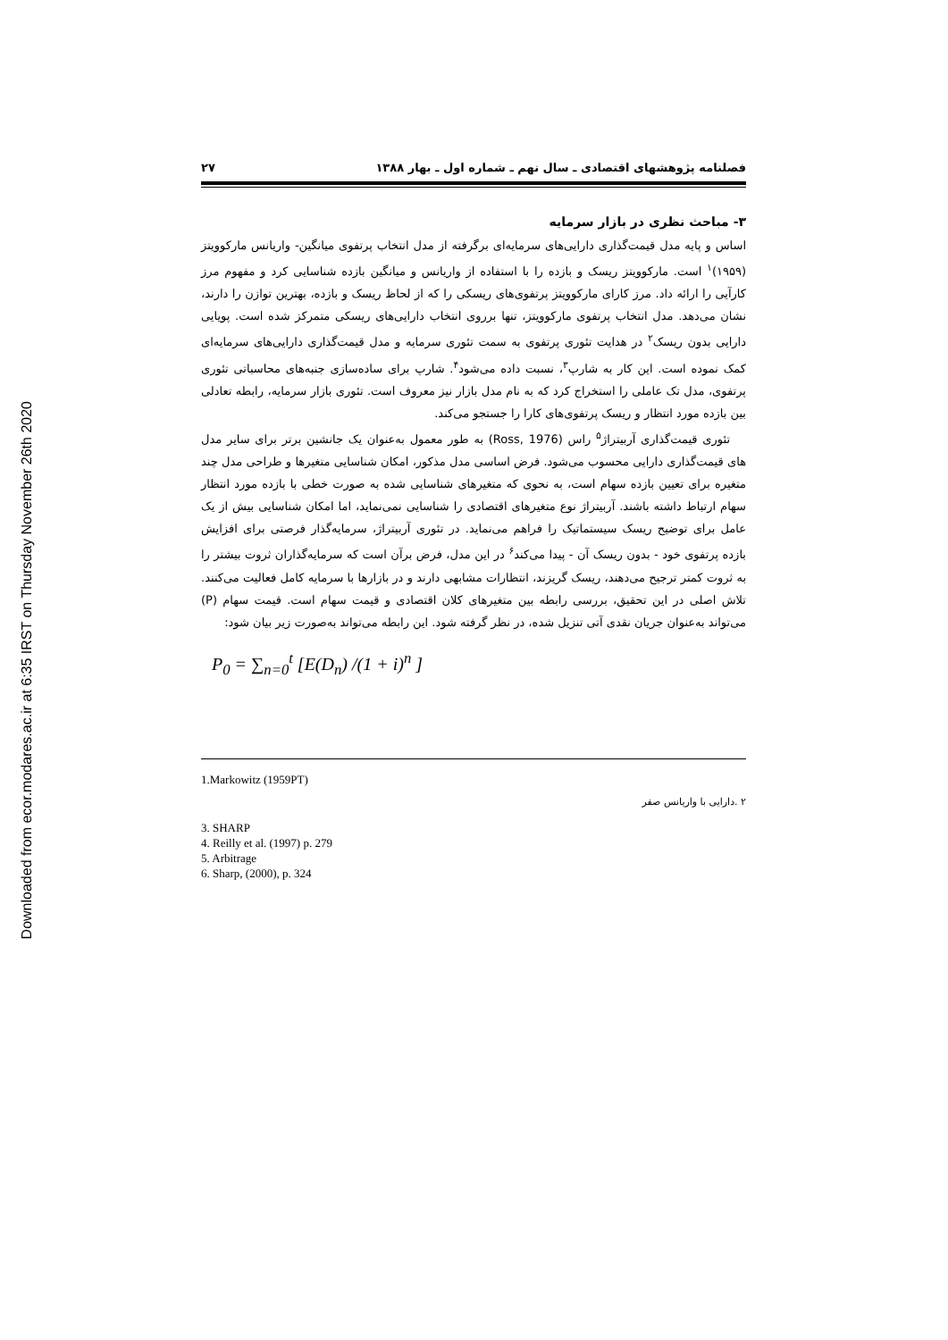Downloaded from ecor.modares.ac.ir at 6:35 IRST on Thursday November 26th 2020
فصلنامه پژوهشهای اقتصادی ـ سال نهم ـ شماره اول ـ بهار ۱۳۸۸ ۲۷
۳- مباحث نظری در بازار سرمایه
اساس و پایه مدل قیمت‌گذاری دارایی‌های سرمایه‌ای برگرفته از مدل انتخاب پرتفوی میانگین- واریانس مارکوویتز (۱۹۵۹)<sup>۱</sup> است. مارکوویتز ریسک و بازده را با استفاده از واریانس و میانگین بازده شناسایی کرد و مفهوم مرز کارآیی را ارائه داد. مرز کارای مارکوویتز پرتفوی‌های ریسکی را که از لحاظ ریسک و بازده، بهترین توازن را دارند، نشان می‌دهد. مدل انتخاب پرتفوی مارکوویتز، تنها برروی انتخاب دارایی‌های ریسکی متمرکز شده است. پویایی دارایی بدون ریسک<sup>۲</sup> در هدایت تئوری پرتفوی به سمت تئوری سرمایه و مدل قیمت‌گذاری دارایی‌های سرمایه‌ای کمک نموده است. این کار به شارپ<sup>۳</sup>، نسبت داده می‌شود<sup>۴</sup>. شارپ برای ساده‌سازی جنبه‌های محاسباتی تئوری پرتفوی، مدل تک عاملی را استخراج کرد که به نام مدل بازار نیز معروف است. تئوری بازار سرمایه، رابطه تعادلی بین بازده مورد انتظار و ریسک پرتفوی‌های کارا را جستجو می‌کند.
تئوری قیمت‌گذاری آربیتراژ<sup>۵</sup> راس (Ross, 1976) به طور معمول به‌عنوان یک جانشین برتر برای سایر مدل های قیمت‌گذاری دارایی محسوب می‌شود. فرض اساسی مدل مذکور، امکان شناسایی متغیرها و طراحی مدل چند متغیره برای تعیین بازده سهام است، به نحوی که متغیرهای شناسایی شده به صورت خطی با بازده مورد انتظار سهام ارتباط داشته باشند. آربیتراژ نوع متغیرهای اقتصادی را شناسایی نمی‌نماید، اما امکان شناسایی بیش از یک عامل برای توضیح ریسک سیستماتیک را فراهم می‌نماید. در تئوری آربیتراژ، سرمایه‌گذار فرصتی برای افزایش بازده پرتفوی خود - بدون ریسک آن - پیدا می‌کند<sup>۶</sup> در این مدل، فرض برآن است که سرمایه‌گذاران ثروت بیشتر را به ثروت کمتر ترجیح می‌دهند، ریسک گریزند، انتظارات مشابهی دارند و در بازارها با سرمایه کامل فعالیت می‌کنند. تلاش اصلی در این تحقیق، بررسی رابطه بین متغیرهای کلان اقتصادی و قیمت سهام است. قیمت سهام (P) می‌تواند به‌عنوان جریان نقدی آتی تنزیل شده، در نظر گرفته شود. این رابطه می‌تواند به‌صورت زیر بیان شود:
P<sub>0</sub> = ∑<sub>n=0</sub><sup>t</sup> [E(D<sub>n</sub>) /(1 + i)<sup>n</sup> ]
1.Markowitz (1959PT)
۲ .دارایی با واریانس صفر
3. SHARP
4. Reilly et al. (1997) p. 279
5. Arbitrage
6. Sharp, (2000), p. 324